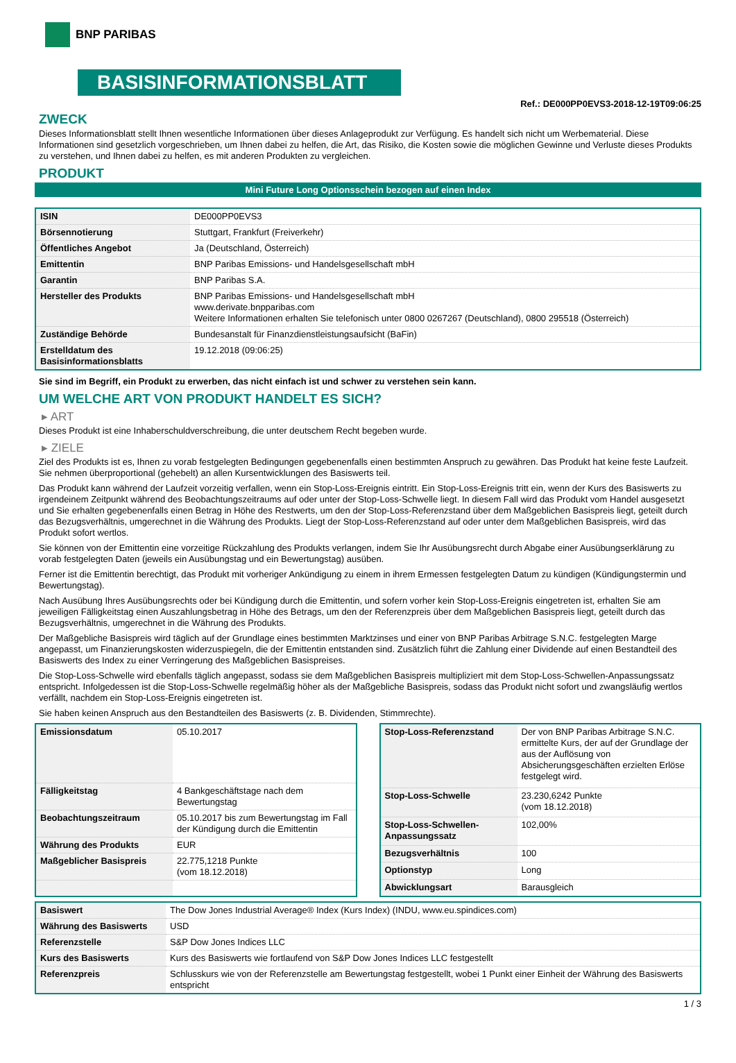BNP PARIBAS
BASISINFORMATIONSBLATT
Ref.: DE000PP0EVS3-2018-12-19T09:06:25
ZWECK
Dieses Informationsblatt stellt Ihnen wesentliche Informationen über dieses Anlageprodukt zur Verfügung. Es handelt sich nicht um Werbematerial. Diese Informationen sind gesetzlich vorgeschrieben, um Ihnen dabei zu helfen, die Art, das Risiko, die Kosten sowie die möglichen Gewinne und Verluste dieses Produkts zu verstehen, und Ihnen dabei zu helfen, es mit anderen Produkten zu vergleichen.
PRODUKT
Mini Future Long Optionsschein bezogen auf einen Index
| ISIN | DE000PP0EVS3 |
| Börsennotierung | Stuttgart, Frankfurt (Freiverkehr) |
| Öffentliches Angebot | Ja (Deutschland, Österreich) |
| Emittentin | BNP Paribas Emissions- und Handelsgesellschaft mbH |
| Garantin | BNP Paribas S.A. |
| Hersteller des Produkts | BNP Paribas Emissions- und Handelsgesellschaft mbH www.derivate.bnpparibas.com Weitere Informationen erhalten Sie telefonisch unter 0800 0267267 (Deutschland), 0800 295518 (Österreich) |
| Zuständige Behörde | Bundesanstalt für Finanzdienstleistungsaufsicht (BaFin) |
| Erstelldatum des Basisinformationsblatts | 19.12.2018 (09:06:25) |
Sie sind im Begriff, ein Produkt zu erwerben, das nicht einfach ist und schwer zu verstehen sein kann.
UM WELCHE ART VON PRODUKT HANDELT ES SICH?
▸ ART
Dieses Produkt ist eine Inhaberschuldverschreibung, die unter deutschem Recht begeben wurde.
▸ ZIELE
Ziel des Produkts ist es, Ihnen zu vorab festgelegten Bedingungen gegebenenfalls einen bestimmten Anspruch zu gewähren. Das Produkt hat keine feste Laufzeit. Sie nehmen überproportional (gehebelt) an allen Kursentwicklungen des Basiswerts teil.
Das Produkt kann während der Laufzeit vorzeitig verfallen, wenn ein Stop-Loss-Ereignis eintritt. Ein Stop-Loss-Ereignis tritt ein, wenn der Kurs des Basiswerts zu irgendeinem Zeitpunkt während des Beobachtungszeitraums auf oder unter der Stop-Loss-Schwelle liegt. In diesem Fall wird das Produkt vom Handel ausgesetzt und Sie erhalten gegebenenfalls einen Betrag in Höhe des Restwerts, um den der Stop-Loss-Referenzstand über dem Maßgeblichen Basispreis liegt, geteilt durch das Bezugsverhältnis, umgerechnet in die Währung des Produkts. Liegt der Stop-Loss-Referenzstand auf oder unter dem Maßgeblichen Basispreis, wird das Produkt sofort wertlos.
Sie können von der Emittentin eine vorzeitige Rückzahlung des Produkts verlangen, indem Sie Ihr Ausübungsrecht durch Abgabe einer Ausübungserklärung zu vorab festgelegten Daten (jeweils ein Ausübungstag und ein Bewertungstag) ausüben.
Ferner ist die Emittentin berechtigt, das Produkt mit vorheriger Ankündigung zu einem in ihrem Ermessen festgelegten Datum zu kündigen (Kündigungstermin und Bewertungstag).
Nach Ausübung Ihres Ausübungsrechts oder bei Kündigung durch die Emittentin, und sofern vorher kein Stop-Loss-Ereignis eingetreten ist, erhalten Sie am jeweiligen Fälligkeitstag einen Auszahlungsbetrag in Höhe des Betrags, um den der Referenzpreis über dem Maßgeblichen Basispreis liegt, geteilt durch das Bezugsverhältnis, umgerechnet in die Währung des Produkts.
Der Maßgebliche Basispreis wird täglich auf der Grundlage eines bestimmten Marktzinses und einer von BNP Paribas Arbitrage S.N.C. festgelegten Marge angepasst, um Finanzierungskosten widerzuspiegeln, die der Emittentin entstanden sind. Zusätzlich führt die Zahlung einer Dividende auf einen Bestandteil des Basiswerts des Index zu einer Verringerung des Maßgeblichen Basispreises.
Die Stop-Loss-Schwelle wird ebenfalls täglich angepasst, sodass sie dem Maßgeblichen Basispreis multipliziert mit dem Stop-Loss-Schwellen-Anpassungssatz entspricht. Infolgedessen ist die Stop-Loss-Schwelle regelmäßig höher als der Maßgebliche Basispreis, sodass das Produkt nicht sofort und zwangsläufig wertlos verfällt, nachdem ein Stop-Loss-Ereignis eingetreten ist.
Sie haben keinen Anspruch aus den Bestandteilen des Basiswerts (z. B. Dividenden, Stimmrechte).
| Emissionsdatum | 05.10.2017 |
| Fälligkeitstag | 4 Bankgeschäftstage nach dem Bewertungstag |
| Beobachtungszeitraum | 05.10.2017 bis zum Bewertungstag im Fall der Kündigung durch die Emittentin |
| Währung des Produkts | EUR |
| Maßgeblicher Basispreis | 22.775,1218 Punkte (vom 18.12.2018) |
| Stop-Loss-Referenzstand | Der von BNP Paribas Arbitrage S.N.C. ermittelte Kurs, der auf der Grundlage der aus der Auflösung von Absicherungsgeschäften erzielten Erlöse festgelegt wird. |
| Stop-Loss-Schwelle | 23.230,6242 Punkte (vom 18.12.2018) |
| Stop-Loss-Schwellen-Anpassungssatz | 102,00% |
| Bezugsverhältnis | 100 |
| Optionstyp | Long |
| Abwicklungsart | Barausgleich |
| Basiswert | The Dow Jones Industrial Average® Index (Kurs Index) (INDU, www.eu.spindices.com) |
| Währung des Basiswerts | USD |
| Referenzstelle | S&P Dow Jones Indices LLC |
| Kurs des Basiswerts | Kurs des Basiswerts wie fortlaufend von S&P Dow Jones Indices LLC festgestellt |
| Referenzpreis | Schlusskurs wie von der Referenzstelle am Bewertungstag festgestellt, wobei 1 Punkt einer Einheit der Währung des Basiswerts entspricht |
1 / 3